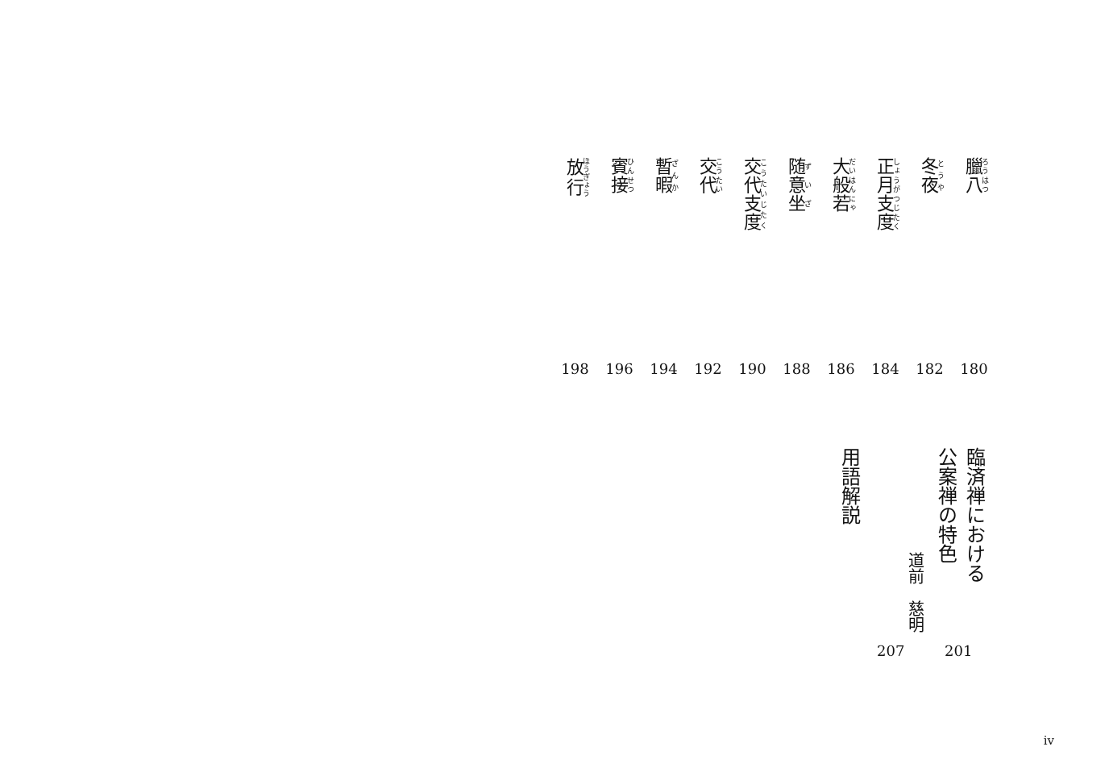臘八
180
冬夜
182
正月支度
184
大般若
186
随意坐
188
交代支度
190
交代
192
暫暇
194
賓接
196
放行
198
臨済禅における
公案禅の特色
道前　慈明
用語解説
201
207
iv